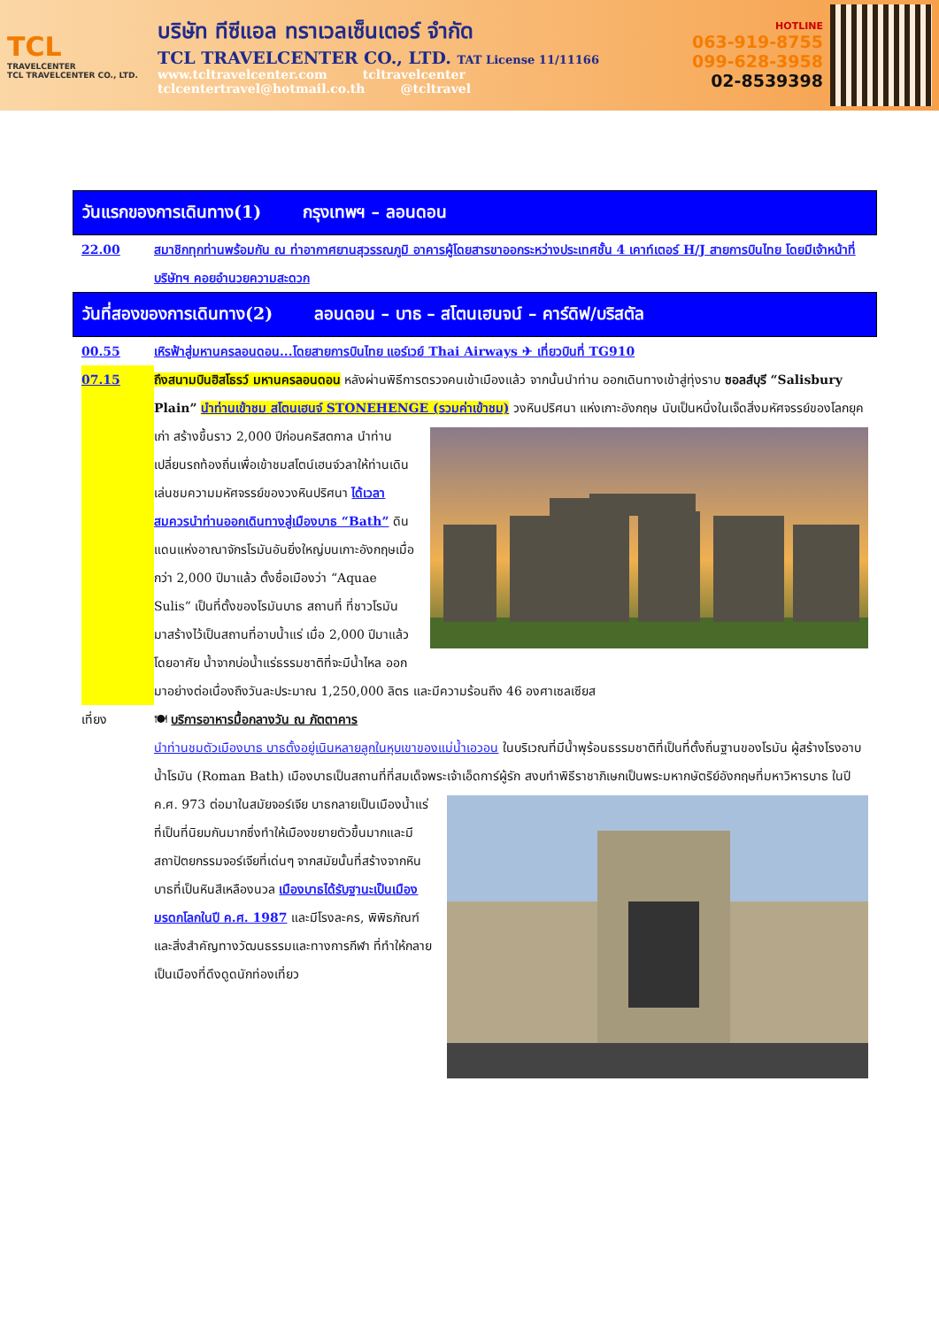TCL
TRAVELCENTER
TCL TRAVELCENTER CO., LTD.
บริษัท ทีซีแอล ทราเวลเซ็นเตอร์ จำกัด
TCL TRAVELCENTER CO., LTD. TAT License 11/11166
www.tcltravelcenter.com tcltravelcenter
tclcentertravel@hotmail.co.th @tcltravel
HOTLINE
063-919-8755
099-628-3958
02-8539398
วันแรกของการเดินทาง(1) กรุงเทพฯ – ลอนดอน
22.00 สมาชิกทุกท่านพร้อมกัน ณ ท่าอากาศยานสุวรรณภูมิ อาคารผู้โดยสารขาออกระหว่างประเทศชั้น 4 เคาท์เตอร์ H/J สายการบินไทย โดยมีเจ้าหน้าที่บริษัทฯ คอยอำนวยความสะดวก
วันที่สองของการเดินทาง(2) ลอนดอน – บาธ – สโตนเฮนจน์ – คาร์ดิฟ/บริสตัล
00.55 เหิรฟ้าสู่มหานครลอนดอน...โดยสายการบินไทย แอร์เวย์ Thai Airways ✈ เที่ยวบินที่ TG910
07.15 ถึงสนามบินฮิสโธรว์ มหานครลอนดอน หลังผ่านพิธีการตรวจคนเข้าเมืองแล้ว จากนั้นนำท่าน ออกเดินทางเข้าสู่ทุ่งราบ ซอลส์บุรี “Salisbury Plain” นำท่านเข้าชม สโตนเฮนจ์ STONEHENGE (รวมค่าเข้าชม) วงหินปริศนา แห่งเกาะอังกฤษ นับเป็นหนึ่งในเจ็ดสิ่งมหัศจรรย์ของโลกยุคเก่า สร้างขึ้นราว 2,000 ปีก่อนคริสตกาล นำท่านเปลี่ยนรถท้องถิ่นเพื่อเข้าชมสโตน์เฮนจ์วลาให้ท่านเดินเล่นชมความมหัศจรรย์ของวงหินปริศนา ได้เวลาสมควรนำท่านออกเดินทางสู่เมืองบาธ “Bath” ดินแดนแห่งอาณาจักรโรมันอันยิ่งใหญ่บนเกาะอังกฤษเมื่อกว่า 2,000 ปีมาแล้ว ตั้งชื่อเมืองว่า “Aquae Sulis” เป็นที่ตั้งของโรมันบาธ สถานที่ ที่ชาวโรมันมาสร้างไว้เป็นสถานที่อาบน้ำแร่ เมื่อ 2,000 ปีมาแล้ว โดยอาศัย น้ำจากบ่อน้ำแร่ธรรมชาติที่จะมีน้ำไหล ออกมาอย่างต่อเนื่องถึงวันละประมาณ 1,250,000 ลิตร และมีความร้อนถึง 46 องศาเซลเซียส
เที่ยง 🍽 บริการอาหารมื้อกลางวัน ณ ภัตตาคาร
นำท่านชมตัวเมืองบาธ บาธตั้งอยู่เนินหลายลูกในหุบเขาของแม่น้ำเอวอน ในบริเวณที่มีน้ำพุร้อนธรรมชาติที่เป็นที่ตั้งถิ่นฐานของโรมัน ผู้สร้างโรงอาบน้ำโรมัน (Roman Bath) เมืองบาธเป็นสถานที่ที่สมเด็จพระเจ้าเอ็ดการ์ผู้รัก สงบทำพิธีราชาภิเษกเป็นพระมหากษัตริย์อังกฤษที่มหาวิหารบาธ ในปี ค.ศ. 973 ต่อมาในสมัยจอร์เจีย บาธกลายเป็นเมืองน้ำแร่ที่เป็นที่นิยมกันมากซึ่งทำให้เมืองขยายตัวขึ้นมากและมีสถาปัตยกรรมจอร์เจียที่เด่นๆ จากสมัยนั้นที่สร้างจากหินบาธที่เป็นหินสีเหลืองนวล เมืองบาธได้รับฐานะเป็นเมืองมรดกโลกในปี ค.ศ. 1987 และมีโรงละคร, พิพิธภัณฑ์และสิ่งสำคัญทางวัฒนธรรมและทางการกีฬา ที่ทำให้กลายเป็นเมืองที่ดึงดูดนักท่องเที่ยว